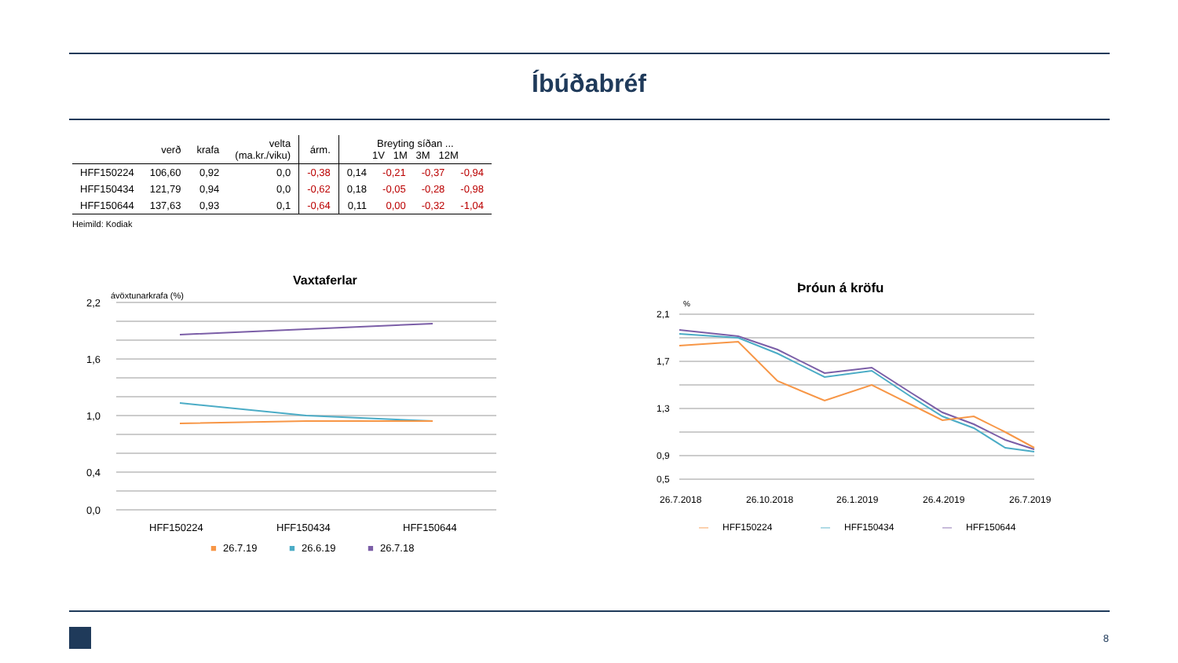Íbúðabréf
| | verð | krafa | velta (ma.kr./viku) | árm. | Breyting síðan ... 1V 1M 3M 12M | | | |
| --- | --- | --- | --- | --- | --- | --- | --- | --- |
| HFF150224 | 106,60 | 0,92 | 0,0 | -0,38 | 0,14 | -0,21 | -0,37 | -0,94 |
| HFF150434 | 121,79 | 0,94 | 0,0 | -0,62 | 0,18 | -0,05 | -0,28 | -0,98 |
| HFF150644 | 137,63 | 0,93 | 0,1 | -0,64 | 0,11 | 0,00 | -0,32 | -1,04 |
Heimild: Kodiak
Vaxtaferlar
ávöxtunarkrafa (%)
2,2
1,6
1,0
0,4
0,0
HFF150224
HFF150434
HFF150644
■
26.7.19
■
26.6.19
■
26.7.18
Þróun á kröfu
%
2,1
1,7
1,3
0,9
0,5
26.7.2018
26.10.2018
26.1.2019
26.4.2019
26.7.2019
—
HFF150224
—
HFF150434
—
HFF150644
8